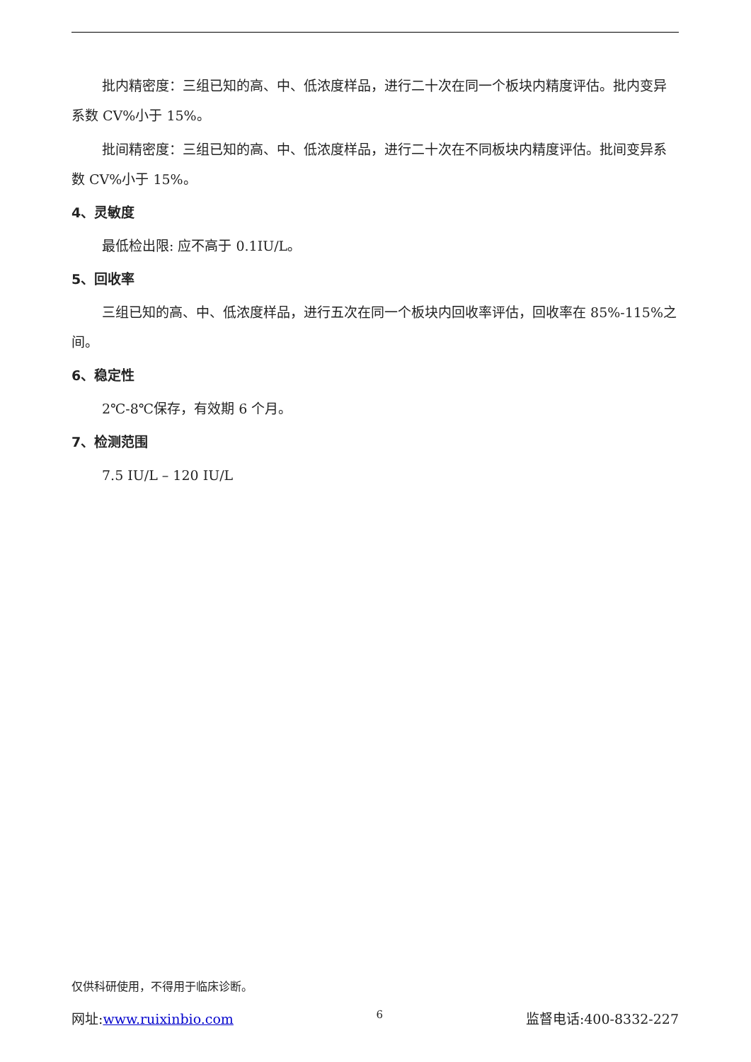批内精密度：三组已知的高、中、低浓度样品，进行二十次在同一个板块内精度评估。批内变异系数 CV%小于 15%。
批间精密度：三组已知的高、中、低浓度样品，进行二十次在不同板块内精度评估。批间变异系数 CV%小于 15%。
4、灵敏度
最低检出限: 应不高于 0.1IU/L。
5、回收率
三组已知的高、中、低浓度样品，进行五次在同一个板块内回收率评估，回收率在 85%-115%之间。
6、稳定性
2℃-8℃保存，有效期 6 个月。
7、检测范围
7.5 IU/L – 120 IU/L
仅供科研使用，不得用于临床诊断。
网址:www.ruixinbio.com 6 监督电话:400-8332-227